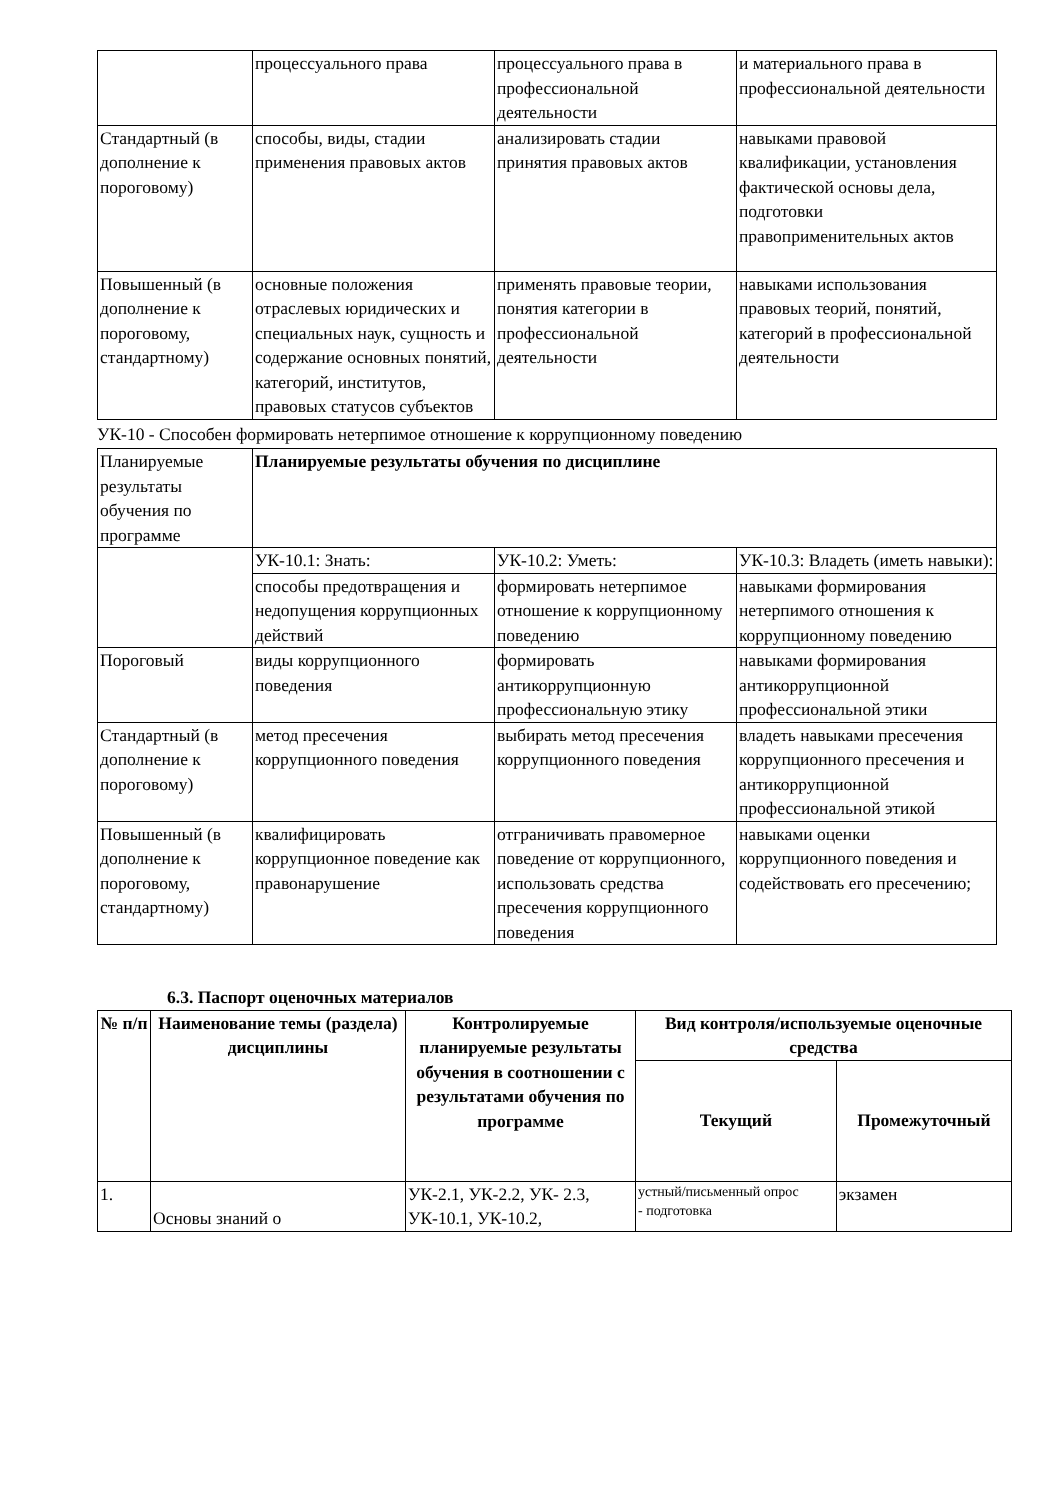| | процессуального права | процессуального права в профессиональной деятельности | и материального права в профессиональной деятельности |
| Стандартный (в дополнение к пороговому) | способы, виды, стадии применения правовых актов | анализировать стадии принятия правовых актов | навыками правовой квалификации, установления фактической основы дела, подготовки правоприменительных актов |
| Повышенный (в дополнение к пороговому, стандартному) | основные положения отраслевых юридических и специальных наук, сущность и содержание основных понятий, категорий, институтов, правовых статусов субъектов | применять правовые теории, понятия категории в профессиональной деятельности | навыками использования правовых теорий, понятий, категорий в профессиональной деятельности |
УК-10 - Способен формировать нетерпимое отношение к коррупционному поведению
| Планируемые результаты обучения по программе | Планируемые результаты обучения по дисциплине | | |
| | УК-10.1: Знать: | УК-10.2: Уметь: | УК-10.3: Владеть (иметь навыки): |
| | способы предотвращения и недопущения коррупционных действий | формировать нетерпимое отношение к коррупционному поведению | навыками формирования нетерпимого отношения к коррупционному поведению |
| Пороговый | виды коррупционного поведения | формировать антикоррупционную профессиональную этику | навыками формирования антикоррупционной профессиональной этики |
| Стандартный (в дополнение к пороговому) | метод пресечения коррупционного поведения | выбирать метод пресечения коррупционного поведения | владеть навыками пресечения коррупционного пресечения и антикоррупционной профессиональной этикой |
| Повышенный (в дополнение к пороговому, стандартному) | квалифицировать коррупционное поведение как правонарушение | отграничивать правомерное поведение от коррупционного, использовать средства пресечения коррупционного поведения | навыками оценки коррупционного поведения и содействовать его пресечению; |
6.3. Паспорт оценочных материалов
| № п/п | Наименование темы (раздела) дисциплины | Контролируемые планируемые результаты обучения в соотношении с результатами обучения по программе | Вид контроля/используемые оценочные средства | |
| --- | --- | --- | --- | --- |
| | | | Текущий | Промежуточный |
| 1. | Основы знаний о | УК-2.1, УК-2.2, УК- 2.3, УК-10.1, УК-10.2, | устный/письменный опрос - подготовка | экзамен |